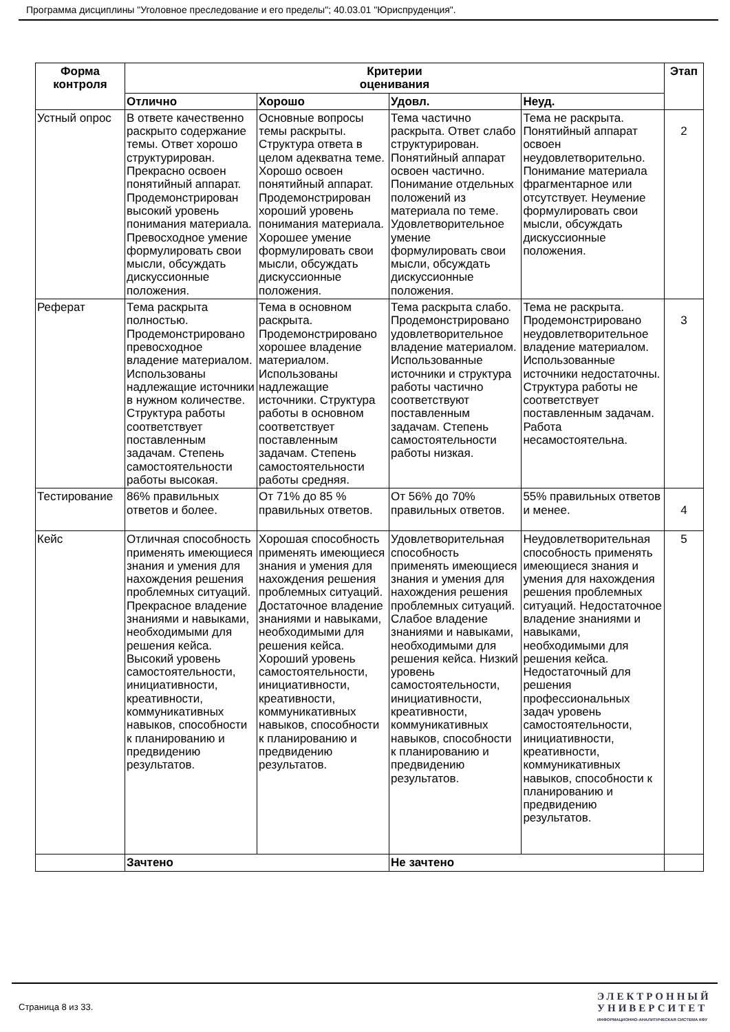Программа дисциплины "Уголовное преследование и его пределы"; 40.03.01 "Юриспруденция".
| Форма контроля | Критерии оценивания | | | | Этап |
| --- | --- | --- | --- | --- | --- |
| | Отлично | Хорошо | Удовл. | Неуд. | |
| Устный опрос | В ответе качественно раскрыто содержание темы. Ответ хорошо структурирован. Прекрасно освоен понятийный аппарат. Продемонстрирован высокий уровень понимания материала. Превосходное умение формулировать свои мысли, обсуждать дискуссионные положения. | Основные вопросы темы раскрыты. Структура ответа в целом адекватна теме. Хорошо освоен понятийный аппарат. Продемонстрирован хороший уровень понимания материала. Хорошее умение формулировать свои мысли, обсуждать дискуссионные положения. | Тема частично раскрыта. Ответ слабо структурирован. Понятийный аппарат освоен частично. Понимание отдельных положений из материала по теме. Удовлетворительное умение формулировать свои мысли, обсуждать дискуссионные положения. | Тема не раскрыта. Понятийный аппарат освоен неудовлетворительно. Понимание материала фрагментарное или отсутствует. Неумение формулировать свои мысли, обсуждать дискуссионные положения. | 2 |
| Реферат | Тема раскрыта полностью. Продемонстрировано превосходное владение материалом. Использованы надлежащие источники в нужном количестве. Структура работы соответствует поставленным задачам. Степень самостоятельности работы высокая. | Тема в основном раскрыта. Продемонстрировано хорошее владение материалом. Использованы надлежащие источники. Структура работы в основном соответствует поставленным задачам. Степень самостоятельности работы средняя. | Тема раскрыта слабо. Продемонстрировано удовлетворительное владение материалом. Использованные источники и структура работы частично соответствуют поставленным задачам. Степень самостоятельности работы низкая. | Тема не раскрыта. Продемонстрировано неудовлетворительное владение материалом. Использованные источники недостаточны. Структура работы не соответствует поставленным задачам. Работа несамостоятельна. | 3 |
| Тестирование | 86% правильных ответов и более. | От 71% до 85 % правильных ответов. | От 56% до 70% правильных ответов. | 55% правильных ответов и менее. | 4 |
| Кейс | Отличная способность применять имеющиеся знания и умения для нахождения решения проблемных ситуаций. Прекрасное владение знаниями и навыками, необходимыми для решения кейса. Высокий уровень самостоятельности, инициативности, креативности, коммуникативных навыков, способности к планированию и предвидению результатов. | Хорошая способность применять имеющиеся знания и умения для нахождения решения проблемных ситуаций. Достаточное владение знаниями и навыками, необходимыми для решения кейса. Хороший уровень самостоятельности, инициативности, креативности, коммуникативных навыков, способности к планированию и предвидению результатов. | Удовлетворительная способность применять имеющиеся знания и умения для нахождения решения проблемных ситуаций. Слабое владение знаниями и навыками, необходимыми для решения кейса. Низкий уровень самостоятельности, инициативности, креативности, коммуникативных навыков, способности к планированию и предвидению результатов. | Неудовлетворительная способность применять имеющиеся знания и умения для нахождения решения проблемных ситуаций. Недостаточное владение знаниями и навыками, необходимыми для решения кейса. Недостаточный для решения профессиональных задач уровень самостоятельности, инициативности, креативности, коммуникативных навыков, способности к планированию и предвидению результатов. | 5 |
| | Зачтено | | Не зачтено | | |
Страница 8 из 33.
ЭЛЕКТРОННЫЙ
УНИВЕРСИТЕТ
ИНФОРМАЦИОННО-АНАЛИТИЧЕСКАЯ СИСТЕМА КФУ